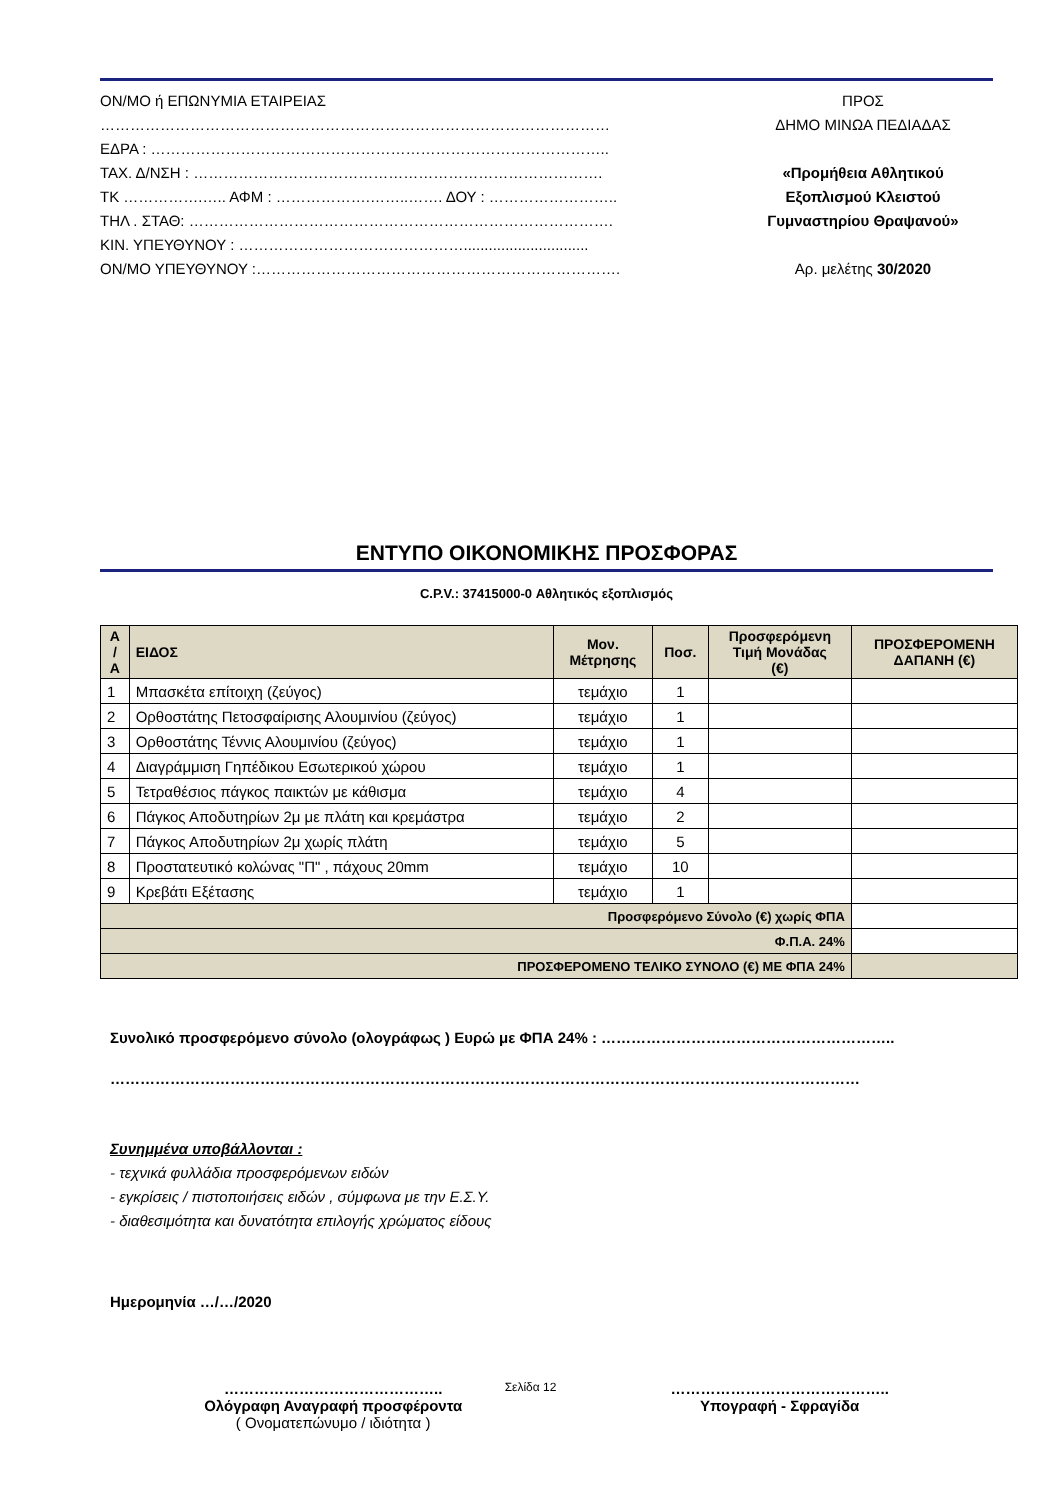ΟΝ/ΜΟ ή ΕΠΩΝΥΜΙΑ ΕΤΑΙΡΕΙΑΣ
…………………………………………………………………………………………
ΕΔΡΑ : ………………………………………………………………………………..
ΤΑΧ. Δ/ΝΣΗ : ……………………………………………………………………….
ΤΚ …………….….. ΑΦΜ : ……………….……..……. ΔΟΥ : ……………………..
ΤΗΛ . ΣΤΑΘ: ………………………………………………………………………….
ΚΙΝ. ΥΠΕΥΘΥΝΟΥ : ………………………………………..............................
ΟΝ/ΜΟ ΥΠΕΥΘΥΝΟΥ :……………………………………………………………….
ΠΡΟΣ
ΔΗΜΟ ΜΙΝΩΑ ΠΕΔΙΑΔΑΣ
«Προμήθεια Αθλητικού
Εξοπλισμού Κλειστού
Γυμναστηρίου Θραψανού»
Αρ. μελέτης 30/2020
ΕΝΤΥΠΟ ΟΙΚΟΝΟΜΙΚΗΣ ΠΡΟΣΦΟΡΑΣ
C.P.V.: 37415000-0 Αθλητικός εξοπλισμός
| Α / Α | ΕΙΔΟΣ | Μον. Μέτρησης | Ποσ. | Προσφερόμενη Τιμή Μονάδας (€) | ΠΡΟΣΦΕΡΟΜΕΝΗ ΔΑΠΑΝΗ (€) |
| --- | --- | --- | --- | --- | --- |
| 1 | Μπασκέτα επίτοιχη (ζεύγος) | τεμάχιο | 1 | | |
| 2 | Ορθοστάτης Πετοσφαίρισης Αλουμινίου (ζεύγος) | τεμάχιο | 1 | | |
| 3 | Ορθοστάτης Τέννις Αλουμινίου (ζεύγος) | τεμάχιο | 1 | | |
| 4 | Διαγράμμιση Γηπέδικου Εσωτερικού χώρου | τεμάχιο | 1 | | |
| 5 | Τετραθέσιος πάγκος παικτών με κάθισμα | τεμάχιο | 4 | | |
| 6 | Πάγκος Αποδυτηρίων 2μ με πλάτη και κρεμάστρα | τεμάχιο | 2 | | |
| 7 | Πάγκος Αποδυτηρίων 2μ χωρίς πλάτη | τεμάχιο | 5 | | |
| 8 | Προστατευτικό κολώνας "Π" , πάχους 20mm | τεμάχιο | 10 | | |
| 9 | Κρεβάτι Εξέτασης | τεμάχιο | 1 | | |
| Προσφερόμενο Σύνολο (€) χωρίς ΦΠΑ | | | | | |
| Φ.Π.Α. 24% | | | | | |
| ΠΡΟΣΦΕΡΟΜΕΝΟ ΤΕΛΙΚΟ ΣΥΝΟΛΟ (€) ΜΕ ΦΠΑ 24% | | | | | |
Συνολικό προσφερόμενο σύνολο (ολογράφως ) Ευρώ με ΦΠΑ 24% : …………………………………………………..
……………………………………………………………………………………………………………………………………
Συνημμένα υποβάλλονται :
- τεχνικά φυλλάδια προσφερόμενων ειδών
- εγκρίσεις / πιστοποιήσεις ειδών , σύμφωνα με την Ε.Σ.Υ.
- διαθεσιμότητα και δυνατότητα επιλογής χρώματος είδους
Ημερομηνία …/…/2020
……………………………………..
Ολόγραφη Αναγραφή προσφέροντα
( Ονοματεπώνυμο / ιδιότητα )
……………………………………..
Υπογραφή - Σφραγίδα
Σελίδα 12